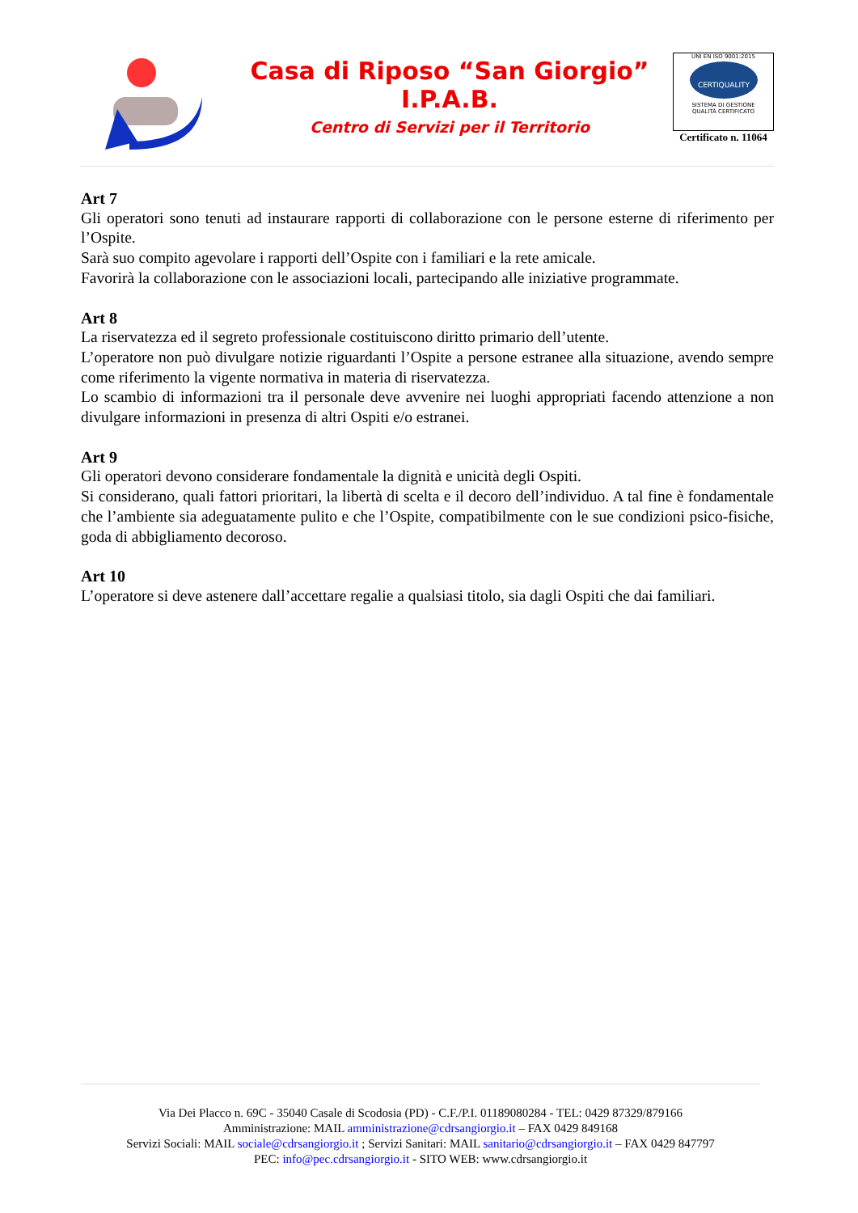Casa di Riposo “San Giorgio”
I.P.A.B.
Centro di Servizi per il Territorio
UNI EN ISO 9001:2015
CERTIQUALITY
SISTEMA DI GESTIONE
QUALITÀ CERTIFICATO
Certificato n. 11064
Art 7
Gli operatori sono tenuti ad instaurare rapporti di collaborazione con le persone esterne di riferimento per l’Ospite.
Sarà suo compito agevolare i rapporti dell’Ospite con i familiari e la rete amicale.
Favorirà la collaborazione con le associazioni locali, partecipando alle iniziative programmate.
Art 8
La riservatezza ed il segreto professionale costituiscono diritto primario dell’utente.
L’operatore non può divulgare notizie riguardanti l’Ospite a persone estranee alla situazione, avendo sempre come riferimento la vigente normativa in materia di riservatezza.
Lo scambio di informazioni tra il personale deve avvenire nei luoghi appropriati facendo attenzione a non divulgare informazioni in presenza di altri Ospiti e/o estranei.
Art 9
Gli operatori devono considerare fondamentale la dignità e unicità degli Ospiti.
Si considerano, quali fattori prioritari, la libertà di scelta e il decoro dell’individuo. A tal fine è fondamentale che l’ambiente sia adeguatamente pulito e che l’Ospite, compatibilmente con le sue condizioni psico-fisiche, goda di abbigliamento decoroso.
Art 10
L’operatore si deve astenere dall’accettare regalie a qualsiasi titolo, sia dagli Ospiti che dai familiari.
Via Dei Placco n. 69C - 35040 Casale di Scodosia (PD) - C.F./P.I. 01189080284 - TEL: 0429 87329/879166
Amministrazione: MAIL amministrazione@cdrsangiorgio.it – FAX 0429 849168
Servizi Sociali: MAIL sociale@cdrsangiorgio.it ; Servizi Sanitari: MAIL sanitario@cdrsangiorgio.it – FAX 0429 847797
PEC: info@pec.cdrsangiorgio.it - SITO WEB: www.cdrsangiorgio.it